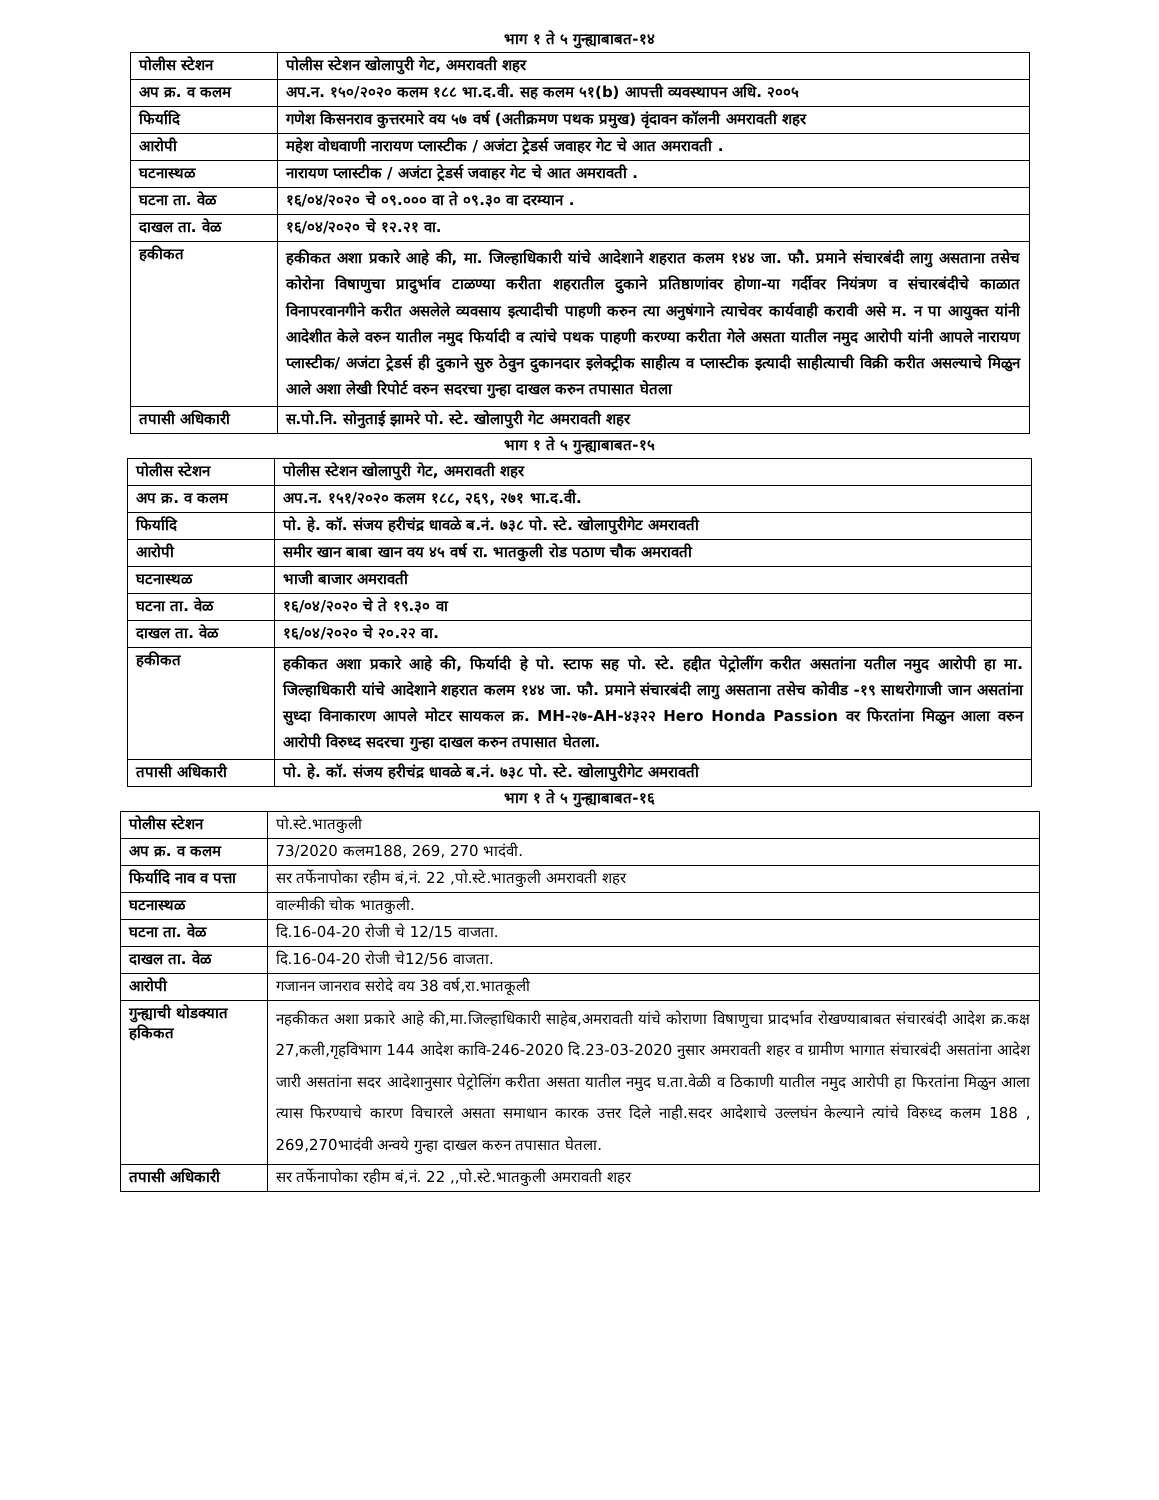भाग १ ते ५ गुन्ह्याबाबत-१४
| पोलीस स्टेशन | पोलीस स्टेशन खोलापुरी गेट, अमरावती शहर |
| अप क्र. व कलम | अप.न. १५०/२०२० कलम १८८ भा.द.वी. सह कलम ५१(b) आपत्ती व्यवस्थापन अधि. २००५ |
| फिर्यादि | गणेश किसनराव कुत्तरमारे वय ५७ वर्ष (अतीक्रमण पथक प्रमुख) वृंदावन कॉलनी अमरावती शहर |
| आरोपी | महेश वोधवाणी नारायण प्लास्टीक / अजंटा ट्रेडर्स जवाहर गेट चे आत अमरावती . |
| घटनास्थळ | नारायण प्लास्टीक / अजंटा ट्रेडर्स जवाहर गेट चे आत अमरावती . |
| घटना ता. वेळ | १६/०४/२०२० चे ०९.००० वा ते ०९.३० वा दरम्यान . |
| दाखल ता. वेळ | १६/०४/२०२० चे १२.२१ वा. |
| हकीकत | हकीकत अशा प्रकारे आहे की, मा. जिल्हाधिकारी यांचे आदेशाने शहरात कलम १४४ जा. फौ. प्रमाने संचारबंदी लागु असताना तसेच कोरोना विषाणुचा प्रादुर्भाव टाळण्या करीता शहरातील दुकाने प्रतिष्ठाणांवर होणा-या गर्दीवर नियंत्रण व संचारबंदीचे काळात विनापरवानगीने करीत असलेले व्यवसाय इत्यादीची पाहणी करुन त्या अनुषंगाने त्याचेवर कार्यवाही करावी असे म. न पा आयुक्त यांनी आदेशीत केले वरुन यातील नमुद फिर्यादी व त्यांचे पथक पाहणी करण्या करीता गेले असता यातील नमुद आरोपी यांनी आपले नारायण प्लास्टीक/ अजंटा ट्रेडर्स ही दुकाने सुरु ठेवुन दुकानदार इलेक्ट्रीक साहीत्य व प्लास्टीक इत्यादी साहीत्याची विक्री करीत असल्याचे मिळुन आले अशा लेखी रिपोर्ट वरुन सदरचा गुन्हा दाखल करुन तपासात घेतला |
| तपासी अधिकारी | स.पो.नि. सोनुताई झामरे पो. स्टे. खोलापुरी गेट अमरावती शहर |
भाग १ ते ५ गुन्ह्याबाबत-१५
| पोलीस स्टेशन | पोलीस स्टेशन खोलापुरी गेट, अमरावती शहर |
| अप क्र. व कलम | अप.न. १५१/२०२० कलम १८८, २६९, २७१ भा.द.वी. |
| फिर्यादि | पो. हे. कॉ. संजय हरीचंद्र धावळे ब.नं. ७३८ पो. स्टे. खोलापुरीगेट अमरावती |
| आरोपी | समीर खान बाबा खान वय ४५ वर्ष रा. भातकुली रोड पठाण चौक अमरावती |
| घटनास्थळ | भाजी बाजार अमरावती |
| घटना ता. वेळ | १६/०४/२०२० चे ते १९.३० वा |
| दाखल ता. वेळ | १६/०४/२०२० चे २०.२२ वा. |
| हकीकत | हकीकत अशा प्रकारे आहे की, फिर्यादी हे पो. स्टाफ सह पो. स्टे. हद्दीत पेट्रोलींग करीत असतांना यतील नमुद आरोपी हा मा. जिल्हाधिकारी यांचे आदेशाने शहरात कलम १४४ जा. फौ. प्रमाने संचारबंदी लागु असताना तसेच कोवीड -१९ साथरोगाजी जान असतांना सुध्दा विनाकारण आपले मोटर सायकल क्र. MH-२७-AH-४३२२ Hero Honda Passion वर फिरतांना मिळुन आला वरुन आरोपी विरुध्द सदरचा गुन्हा दाखल करुन तपासात घेतला. |
| तपासी अधिकारी | पो. हे. कॉ. संजय हरीचंद्र धावळे ब.नं. ७३८ पो. स्टे. खोलापुरीगेट अमरावती |
भाग १ ते ५ गुन्ह्याबाबत-१६
| पोलीस स्टेशन | पो.स्टे.भातकुली |
| अप क्र. व कलम | 73/2020 कलम188, 269, 270 भादंवी. |
| फिर्यादि नाव व पत्ता | सर तर्फेनापोका रहीम बं,नं. 22 ,पो.स्टे.भातकुली अमरावती शहर |
| घटनास्थळ | वाल्मीकी चोक भातकुली. |
| घटना ता. वेळ | दि.16-04-20 रोजी चे 12/15 वाजता. |
| दाखल ता. वेळ | दि.16-04-20 रोजी चे12/56 वाजता. |
| आरोपी | गजानन जानराव सरोदे वय 38 वर्ष,रा.भातकूली |
| गुन्ह्याची थोडक्यात हकिकत | नहकीकत अशा प्रकारे आहे की,मा.जिल्हाधिकारी साहेब,अमरावती यांचे कोराणा विषाणुचा प्रादर्भाव रोखण्याबाबत संचारबंदी आदेश क्र.कक्ष 27,कली,गृहविभाग 144 आदेश कावि-246-2020 दि.23-03-2020 नुसार अमरावती शहर व ग्रामीण भागात संचारबंदी असतांना आदेश जारी असतांना सदर आदेशानुसार पेट्रोलिंग करीता असता यातील नमुद घ.ता.वेळी व ठिकाणी यातील नमुद आरोपी हा फिरतांना मिळुन आला त्यास फिरण्याचे कारण विचारले असता समाधान कारक उत्तर दिले नाही.सदर आदेशाचे उल्लघंन केल्याने त्यांचे विरुध्द कलम 188 , 269,270भादंवी अन्वये गुन्हा दाखल करुन तपासात घेतला. |
| तपासी अधिकारी | सर तर्फेनापोका रहीम बं,नं. 22 ,,पो.स्टे.भातकुली अमरावती शहर |